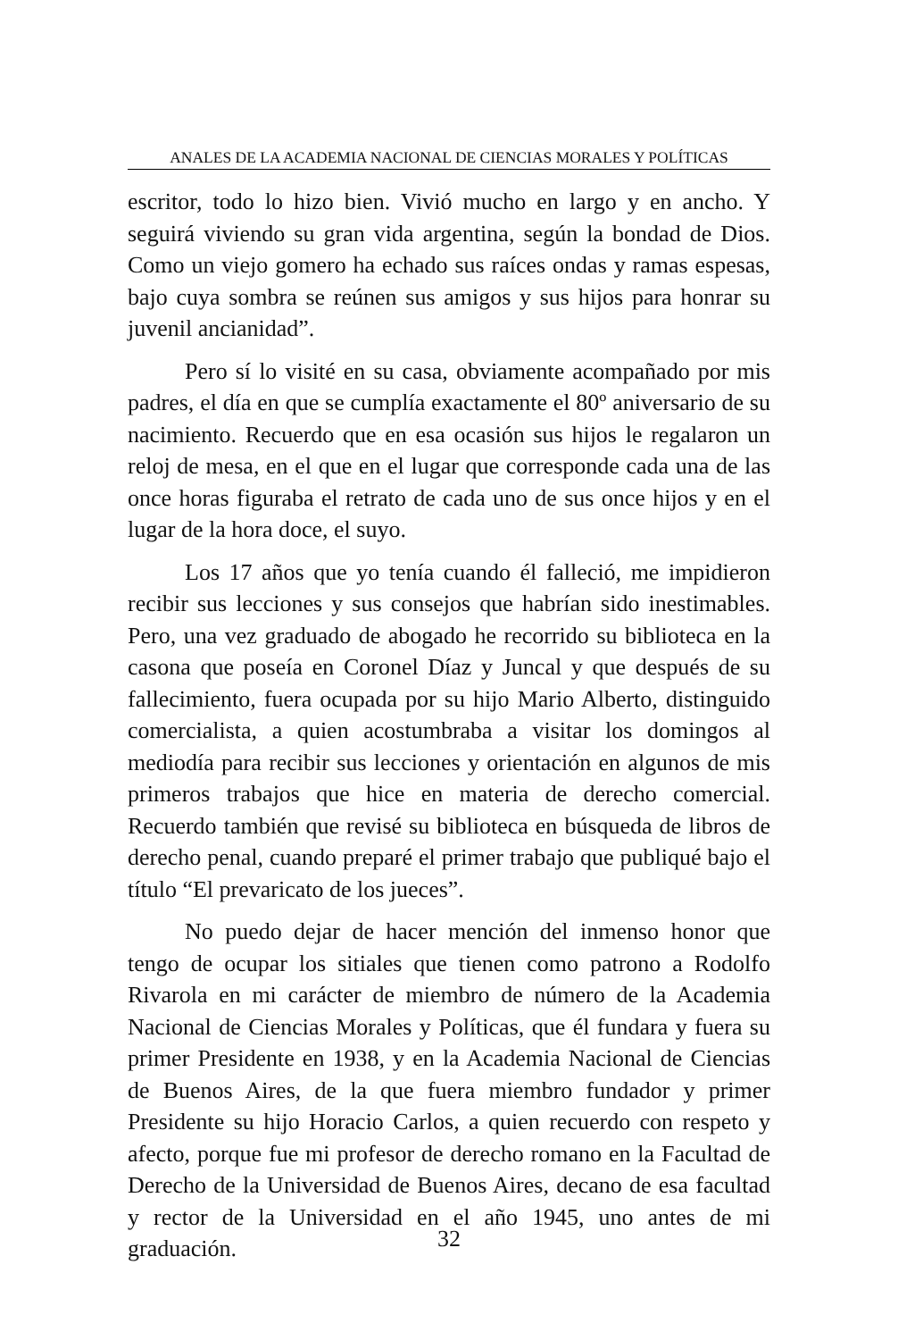ANALES DE LA ACADEMIA NACIONAL DE CIENCIAS MORALES Y POLÍTICAS
escritor, todo lo hizo bien. Vivió mucho en largo y en ancho. Y seguirá viviendo su gran vida argentina, según la bondad de Dios. Como un viejo gomero ha echado sus raíces ondas y ramas espesas, bajo cuya sombra se reúnen sus amigos y sus hijos para honrar su juvenil ancianidad”.
Pero sí lo visité en su casa, obviamente acompañado por mis padres, el día en que se cumplía exactamente el 80º aniversario de su nacimiento. Recuerdo que en esa ocasión sus hijos le regalaron un reloj de mesa, en el que en el lugar que corresponde cada una de las once horas figuraba el retrato de cada uno de sus once hijos y en el lugar de la hora doce, el suyo.
Los 17 años que yo tenía cuando él falleció, me impidieron recibir sus lecciones y sus consejos que habrían sido inestimables. Pero, una vez graduado de abogado he recorrido su biblioteca en la casona que poseía en Coronel Díaz y Juncal y que después de su fallecimiento, fuera ocupada por su hijo Mario Alberto, distinguido comercialista, a quien acostumbraba a visitar los domingos al mediodía para recibir sus lecciones y orientación en algunos de mis primeros trabajos que hice en materia de derecho comercial. Recuerdo también que revisé su biblioteca en búsqueda de libros de derecho penal, cuando preparé el primer trabajo que publiqué bajo el título “El prevaricato de los jueces”.
No puedo dejar de hacer mención del inmenso honor que tengo de ocupar los sitiales que tienen como patrono a Rodolfo Rivarola en mi carácter de miembro de número de la Academia Nacional de Ciencias Morales y Políticas, que él fundara y fuera su primer Presidente en 1938, y en la Academia Nacional de Ciencias de Buenos Aires, de la que fuera miembro fundador y primer Presidente su hijo Horacio Carlos, a quien recuerdo con respeto y afecto, porque fue mi profesor de derecho romano en la Facultad de Derecho de la Universidad de Buenos Aires, decano de esa facultad y rector de la Universidad en el año 1945, uno antes de mi graduación.
32